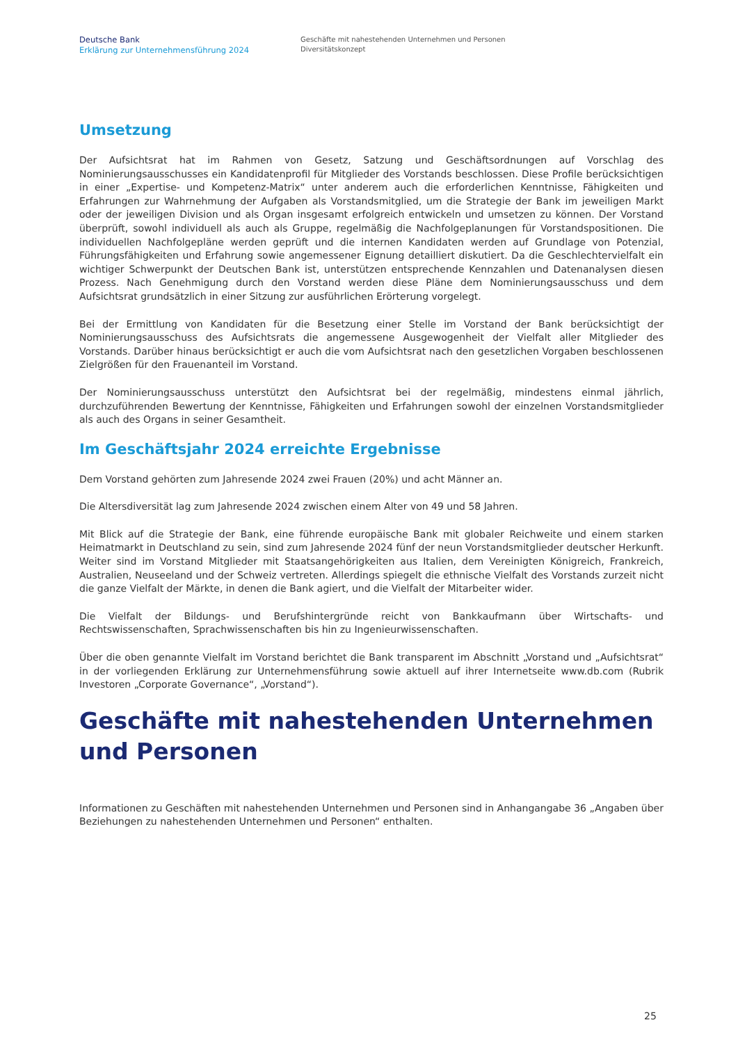Deutsche Bank
Erklärung zur Unternehmensführung 2024
Geschäfte mit nahestehenden Unternehmen und Personen
Diversitätskonzept
Umsetzung
Der Aufsichtsrat hat im Rahmen von Gesetz, Satzung und Geschäftsordnungen auf Vorschlag des Nominierungsausschusses ein Kandidatenprofil für Mitglieder des Vorstands beschlossen. Diese Profile berücksichtigen in einer „Expertise- und Kompetenz-Matrix“ unter anderem auch die erforderlichen Kenntnisse, Fähigkeiten und Erfahrungen zur Wahrnehmung der Aufgaben als Vorstandsmitglied, um die Strategie der Bank im jeweiligen Markt oder der jeweiligen Division und als Organ insgesamt erfolgreich entwickeln und umsetzen zu können. Der Vorstand überprüft, sowohl individuell als auch als Gruppe, regelmäßig die Nachfolgeplanungen für Vorstandspositionen. Die individuellen Nachfolgepläne werden geprüft und die internen Kandidaten werden auf Grundlage von Potenzial, Führungsfähigkeiten und Erfahrung sowie angemessener Eignung detailliert diskutiert. Da die Geschlechtervielfalt ein wichtiger Schwerpunkt der Deutschen Bank ist, unterstützen entsprechende Kennzahlen und Datenanalysen diesen Prozess. Nach Genehmigung durch den Vorstand werden diese Pläne dem Nominierungsausschuss und dem Aufsichtsrat grundsätzlich in einer Sitzung zur ausführlichen Erörterung vorgelegt.
Bei der Ermittlung von Kandidaten für die Besetzung einer Stelle im Vorstand der Bank berücksichtigt der Nominierungsausschuss des Aufsichtsrats die angemessene Ausgewogenheit der Vielfalt aller Mitglieder des Vorstands. Darüber hinaus berücksichtigt er auch die vom Aufsichtsrat nach den gesetzlichen Vorgaben beschlossenen Zielgrößen für den Frauenanteil im Vorstand.
Der Nominierungsausschuss unterstützt den Aufsichtsrat bei der regelmäßig, mindestens einmal jährlich, durchzuführenden Bewertung der Kenntnisse, Fähigkeiten und Erfahrungen sowohl der einzelnen Vorstandsmitglieder als auch des Organs in seiner Gesamtheit.
Im Geschäftsjahr 2024 erreichte Ergebnisse
Dem Vorstand gehörten zum Jahresende 2024 zwei Frauen (20%) und acht Männer an.
Die Altersdiversität lag zum Jahresende 2024 zwischen einem Alter von 49 und 58 Jahren.
Mit Blick auf die Strategie der Bank, eine führende europäische Bank mit globaler Reichweite und einem starken Heimatmarkt in Deutschland zu sein, sind zum Jahresende 2024 fünf der neun Vorstandsmitglieder deutscher Herkunft. Weiter sind im Vorstand Mitglieder mit Staatsangehörigkeiten aus Italien, dem Vereinigten Königreich, Frankreich, Australien, Neuseeland und der Schweiz vertreten. Allerdings spiegelt die ethnische Vielfalt des Vorstands zurzeit nicht die ganze Vielfalt der Märkte, in denen die Bank agiert, und die Vielfalt der Mitarbeiter wider.
Die Vielfalt der Bildungs- und Berufshintergründe reicht von Bankkaufmann über Wirtschafts- und Rechtswissenschaften, Sprachwissenschaften bis hin zu Ingenieurwissenschaften.
Über die oben genannte Vielfalt im Vorstand berichtet die Bank transparent im Abschnitt „Vorstand und „Aufsichtsrat“ in der vorliegenden Erklärung zur Unternehmensführung sowie aktuell auf ihrer Internetseite www.db.com (Rubrik Investoren „Corporate Governance“, „Vorstand“).
Geschäfte mit nahestehenden Unternehmen und Personen
Informationen zu Geschäften mit nahestehenden Unternehmen und Personen sind in Anhangangabe 36 „Angaben über Beziehungen zu nahestehenden Unternehmen und Personen“ enthalten.
25